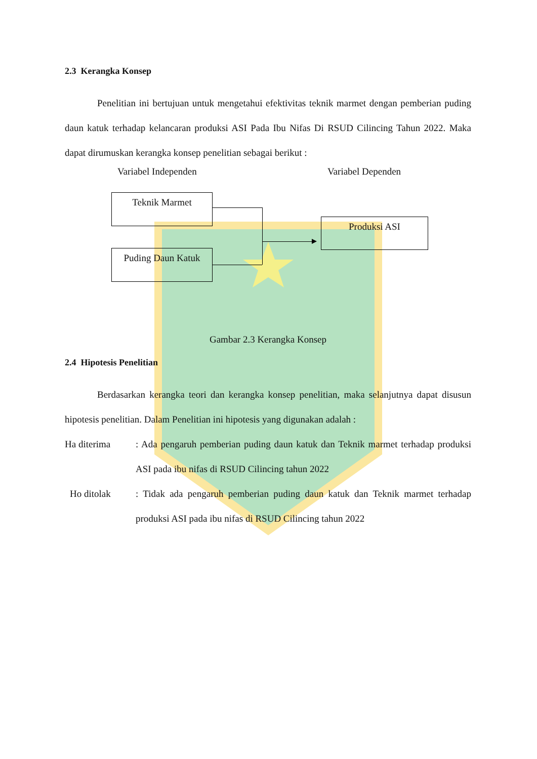2.3 Kerangka Konsep
Penelitian ini bertujuan untuk mengetahui efektivitas teknik marmet dengan pemberian puding daun katuk terhadap kelancaran produksi ASI Pada Ibu Nifas Di RSUD Cilincing Tahun 2022. Maka dapat dirumuskan kerangka konsep penelitian sebagai berikut :
Variabel Independen Variabel Dependen
Teknik Marmet
Puding Daun Katuk
Produksi ASI
Gambar 2.3 Kerangka Konsep
2.4 Hipotesis Penelitian
Berdasarkan kerangka teori dan kerangka konsep penelitian, maka selanjutnya dapat disusun hipotesis penelitian. Dalam Penelitian ini hipotesis yang digunakan adalah :
Ha diterima : Ada pengaruh pemberian puding daun katuk dan Teknik marmet terhadap produksi ASI pada ibu nifas di RSUD Cilincing tahun 2022
Ho ditolak : Tidak ada pengaruh pemberian puding daun katuk dan Teknik marmet terhadap produksi ASI pada ibu nifas di RSUD Cilincing tahun 2022